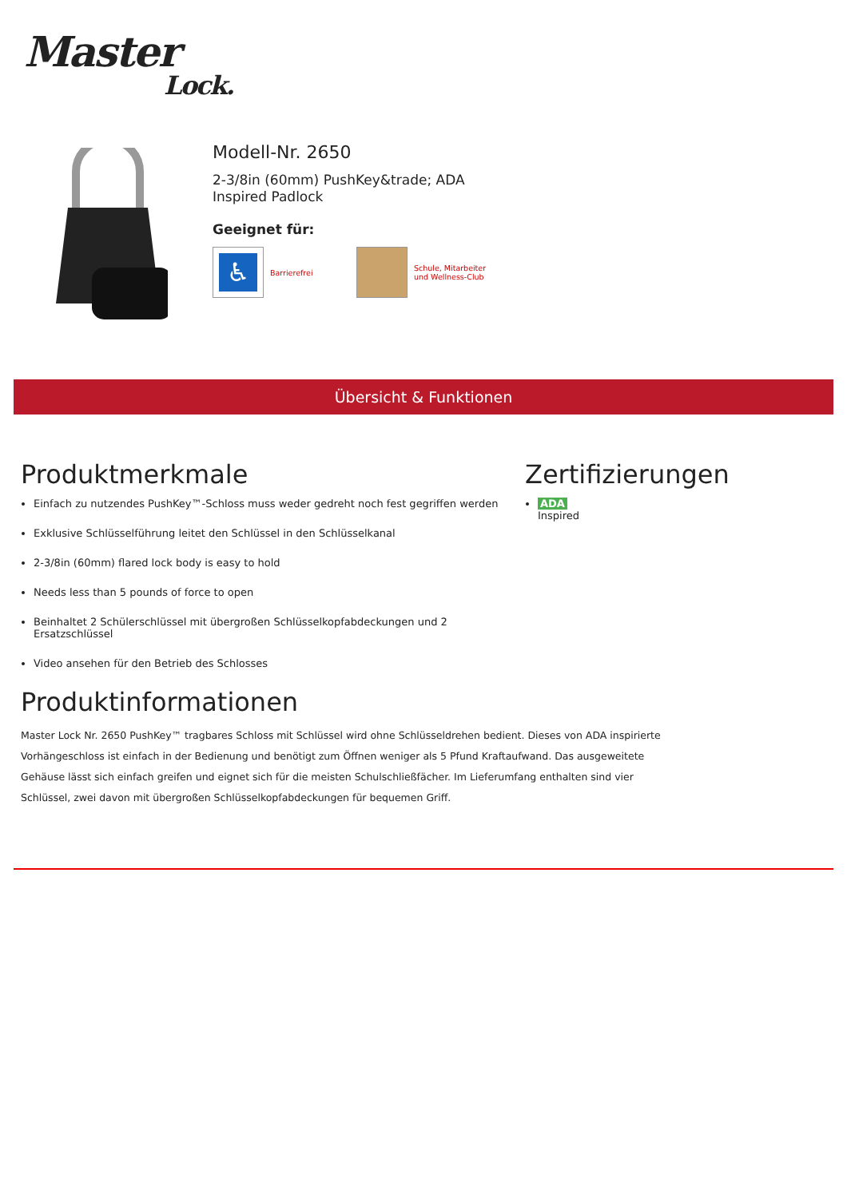Master
Lock.
Modell-Nr. 2650
2-3/8in (60mm) PushKey&trade; ADA
Inspired Padlock
Geeignet für:
♿
Barrierefrei
Schule, Mitarbeiter
und Wellness-Club
Übersicht & Funktionen
Produktmerkmale
Einfach zu nutzendes PushKey™-Schloss muss weder gedreht noch fest gegriffen werden
Exklusive Schlüsselführung leitet den Schlüssel in den Schlüsselkanal
2-3/8in (60mm) flared lock body is easy to hold
Needs less than 5 pounds of force to open
Beinhaltet 2 Schülerschlüssel mit übergroßen Schlüsselkopfabdeckungen und 2 Ersatzschlüssel
Video ansehen für den Betrieb des Schlosses
Produktinformationen
Master Lock Nr. 2650 PushKey™ tragbares Schloss mit Schlüssel wird ohne Schlüsseldrehen bedient. Dieses von ADA inspirierte Vorhängeschloss ist einfach in der Bedienung und benötigt zum Öffnen weniger als 5 Pfund Kraftaufwand. Das ausgeweitete Gehäuse lässt sich einfach greifen und eignet sich für die meisten Schulschließfächer. Im Lieferumfang enthalten sind vier Schlüssel, zwei davon mit übergroßen Schlüsselkopfabdeckungen für bequemen Griff.
Zertifizierungen
ADA
Inspired